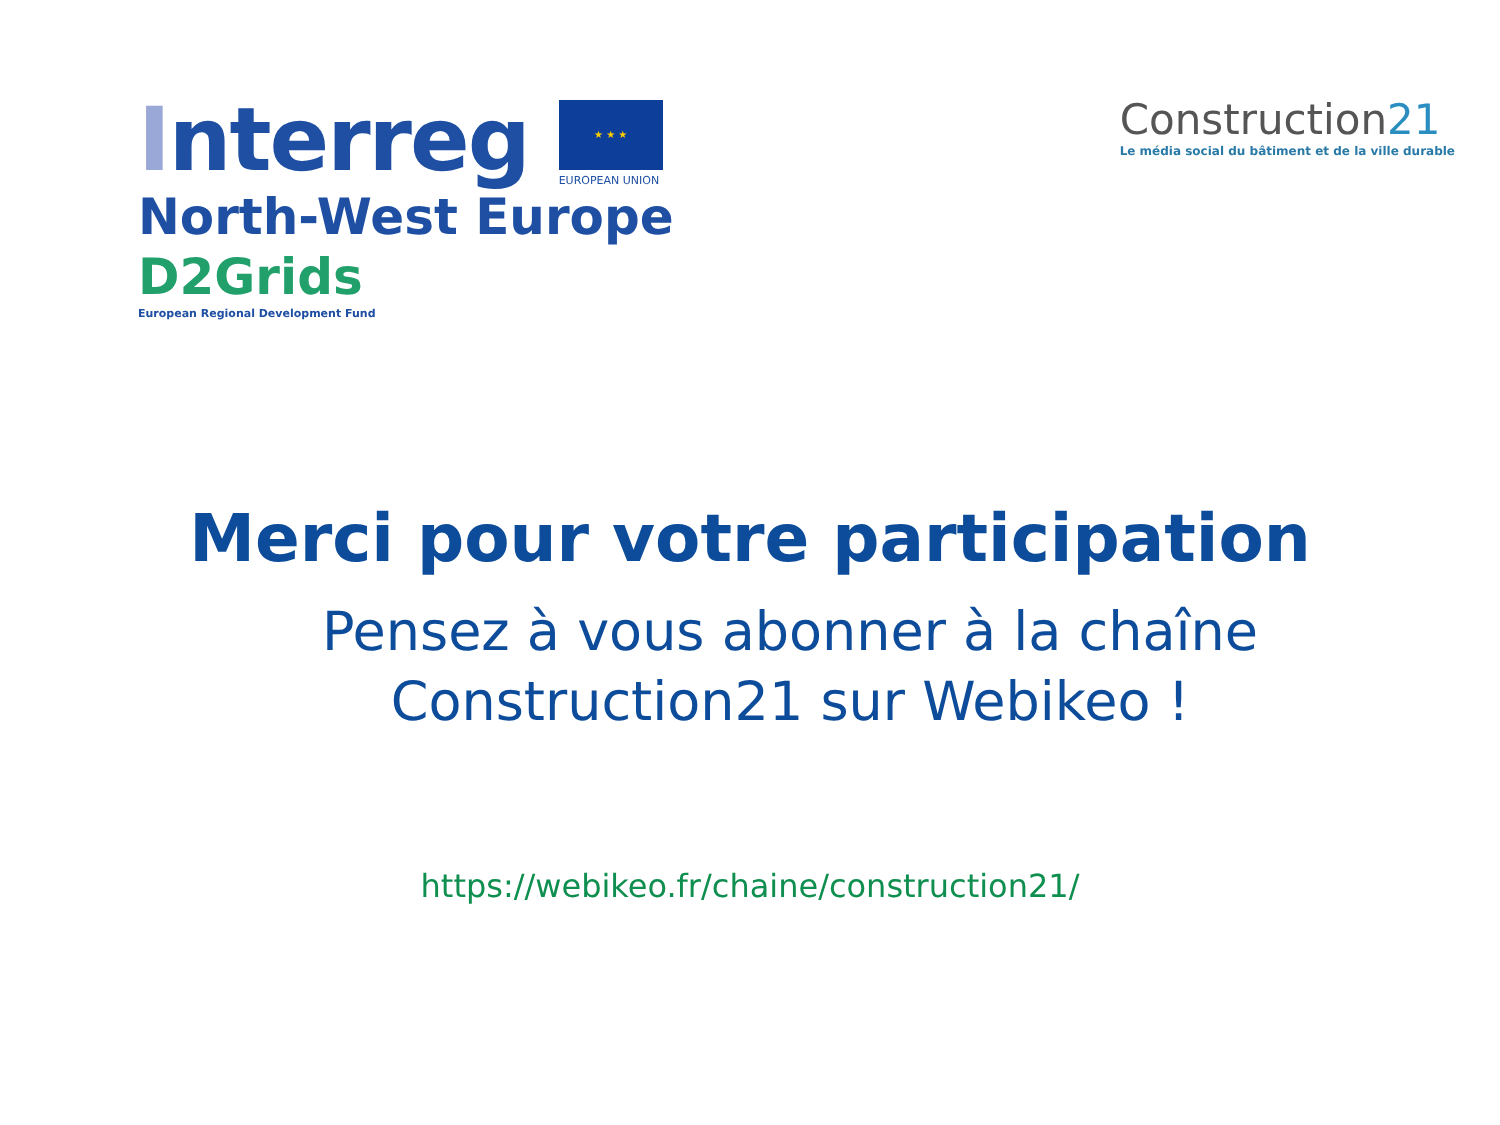Interreg
★ ★ ★
EUROPEAN UNION
North-West Europe
D2Grids
European Regional Development Fund
Construction21
Le média social du bâtiment et de la ville durable
Merci pour votre participation
Pensez à vous abonner à la chaîne
Construction21 sur Webikeo !
https://webikeo.fr/chaine/construction21/